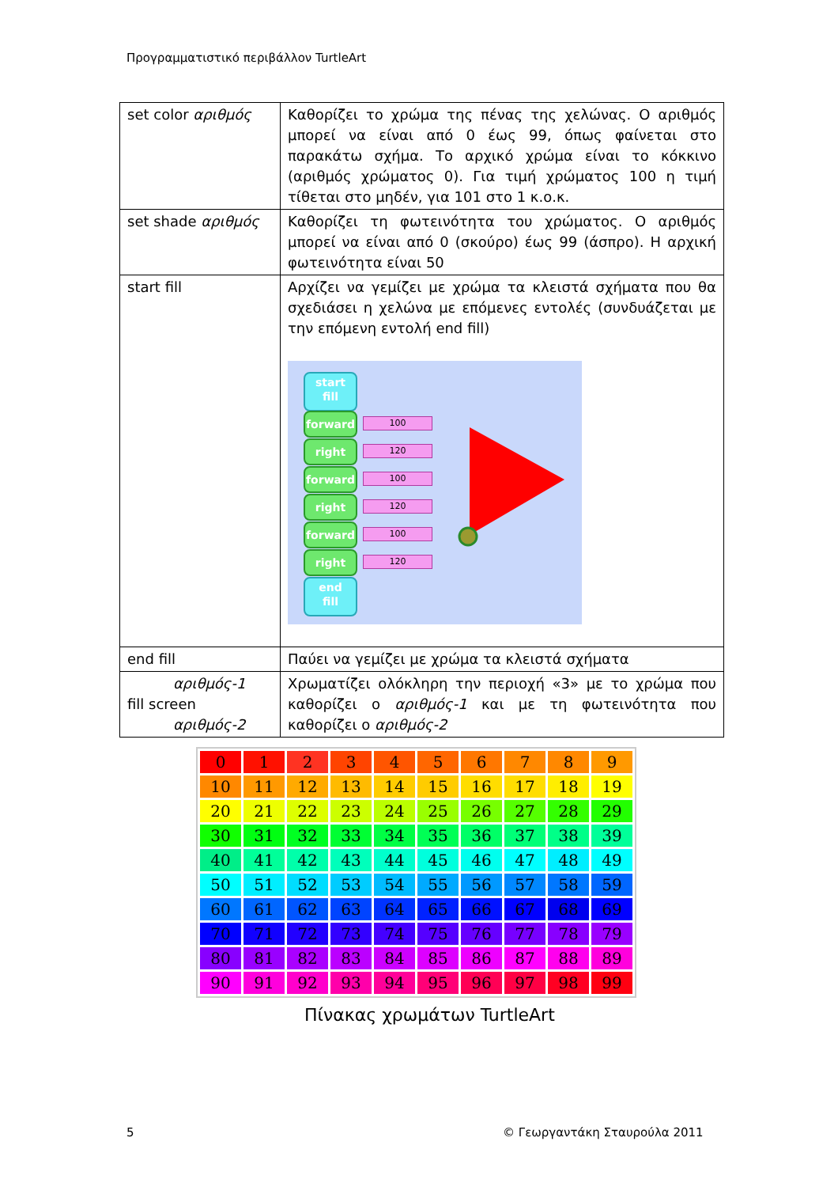Προγραμματιστικό περιβάλλον TurtleArt
| set color αριθμός | Καθορίζει το χρώμα της πένας της χελώνας. Ο αριθμός μπορεί να είναι από 0 έως 99, όπως φαίνεται στο παρακάτω σχήμα. Το αρχικό χρώμα είναι το κόκκινο (αριθμός χρώματος 0). Για τιμή χρώματος 100 η τιμή τίθεται στο μηδέν, για 101 στο 1 κ.ο.κ. |
| set shade αριθμός | Καθορίζει τη φωτεινότητα του χρώματος. Ο αριθμός μπορεί να είναι από 0 (σκούρο) έως 99 (άσπρο). Η αρχική φωτεινότητα είναι 50 |
| start fill | Αρχίζει να γεμίζει με χρώμα τα κλειστά σχήματα που θα σχεδιάσει η χελώνα με επόμενες εντολές (συνδυάζεται με την επόμενη εντολή end fill) start fill forward 100 right 120 forward 100 right 120 forward 100 right 120 end fill |
| end fill | Παύει να γεμίζει με χρώμα τα κλειστά σχήματα |
| αριθμός-1 fill screen αριθμός-2 | Χρωματίζει ολόκληρη την περιοχή «3» με το χρώμα που καθορίζει ο αριθμός-1 και με τη φωτεινότητα που καθορίζει ο αριθμός-2 |
| 0 | 1 | 2 | 3 | 4 | 5 | 6 | 7 | 8 | 9 |
| 10 | 11 | 12 | 13 | 14 | 15 | 16 | 17 | 18 | 19 |
| 20 | 21 | 22 | 23 | 24 | 25 | 26 | 27 | 28 | 29 |
| 30 | 31 | 32 | 33 | 34 | 35 | 36 | 37 | 38 | 39 |
| 40 | 41 | 42 | 43 | 44 | 45 | 46 | 47 | 48 | 49 |
| 50 | 51 | 52 | 53 | 54 | 55 | 56 | 57 | 58 | 59 |
| 60 | 61 | 62 | 63 | 64 | 65 | 66 | 67 | 68 | 69 |
| 70 | 71 | 72 | 73 | 74 | 75 | 76 | 77 | 78 | 79 |
| 80 | 81 | 82 | 83 | 84 | 85 | 86 | 87 | 88 | 89 |
| 90 | 91 | 92 | 93 | 94 | 95 | 96 | 97 | 98 | 99 |
Πίνακας χρωμάτων TurtleArt
5 © Γεωργαντάκη Σταυρούλα 2011